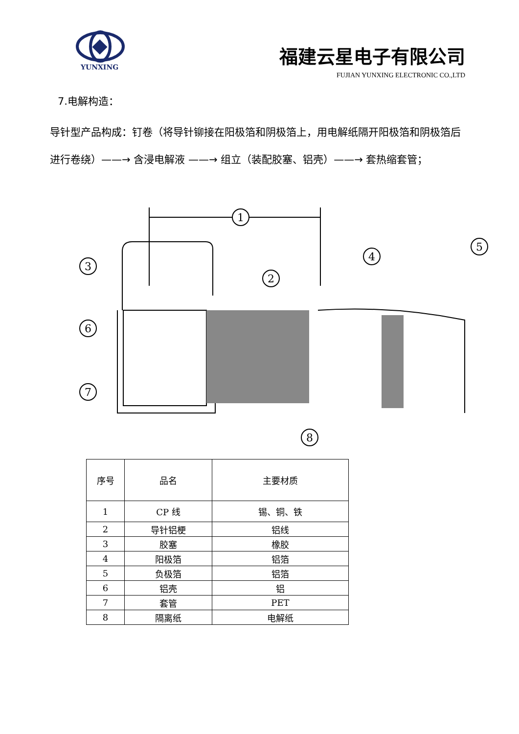YUNXING
福建云星电子有限公司
FUJIAN YUNXING ELECTRONIC CO.,LTD
7.电解构造：
导针型产品构成：钉卷（将导针铆接在阳极箔和阴极箔上，用电解纸隔开阳极箔和阴极箔后进行卷绕）——→ 含浸电解液 ——→ 组立（装配胶塞、铝壳）——→ 套热缩套管；
1
2
3
4
5
6
7
8
| 序号 | 品名 | 主要材质 |
| --- | --- | --- |
| 1 | CP 线 | 锡、铜、铁 |
| 2 | 导针铝梗 | 铝线 |
| 3 | 胶塞 | 橡胶 |
| 4 | 阳极箔 | 铝箔 |
| 5 | 负极箔 | 铝箔 |
| 6 | 铝壳 | 铝 |
| 7 | 套管 | PET |
| 8 | 隔离纸 | 电解纸 |